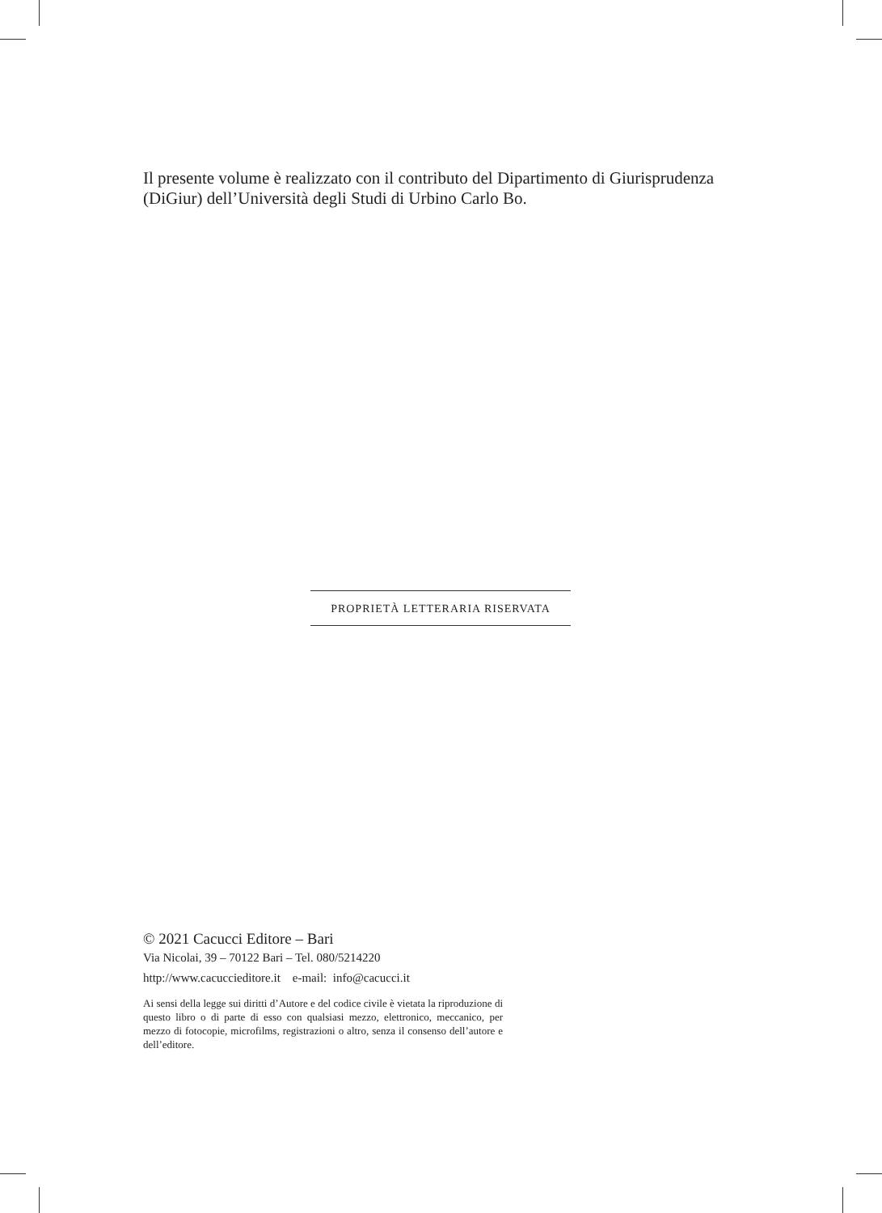Il presente volume è realizzato con il contributo del Dipartimento di Giurisprudenza (DiGiur) dell’Università degli Studi di Urbino Carlo Bo.
PROPRIETÀ LETTERARIA RISERVATA
© 2021 Cacucci Editore – Bari
Via Nicolai, 39 – 70122 Bari – Tel. 080/5214220
http://www.cacuccieditore.it e-mail: info@cacucci.it
Ai sensi della legge sui diritti d’Autore e del codice civile è vietata la riproduzione di questo libro o di parte di esso con qualsiasi mezzo, elettronico, meccanico, per mezzo di fotocopie, microfilms, registrazioni o altro, senza il consenso dell’autore e dell’editore.